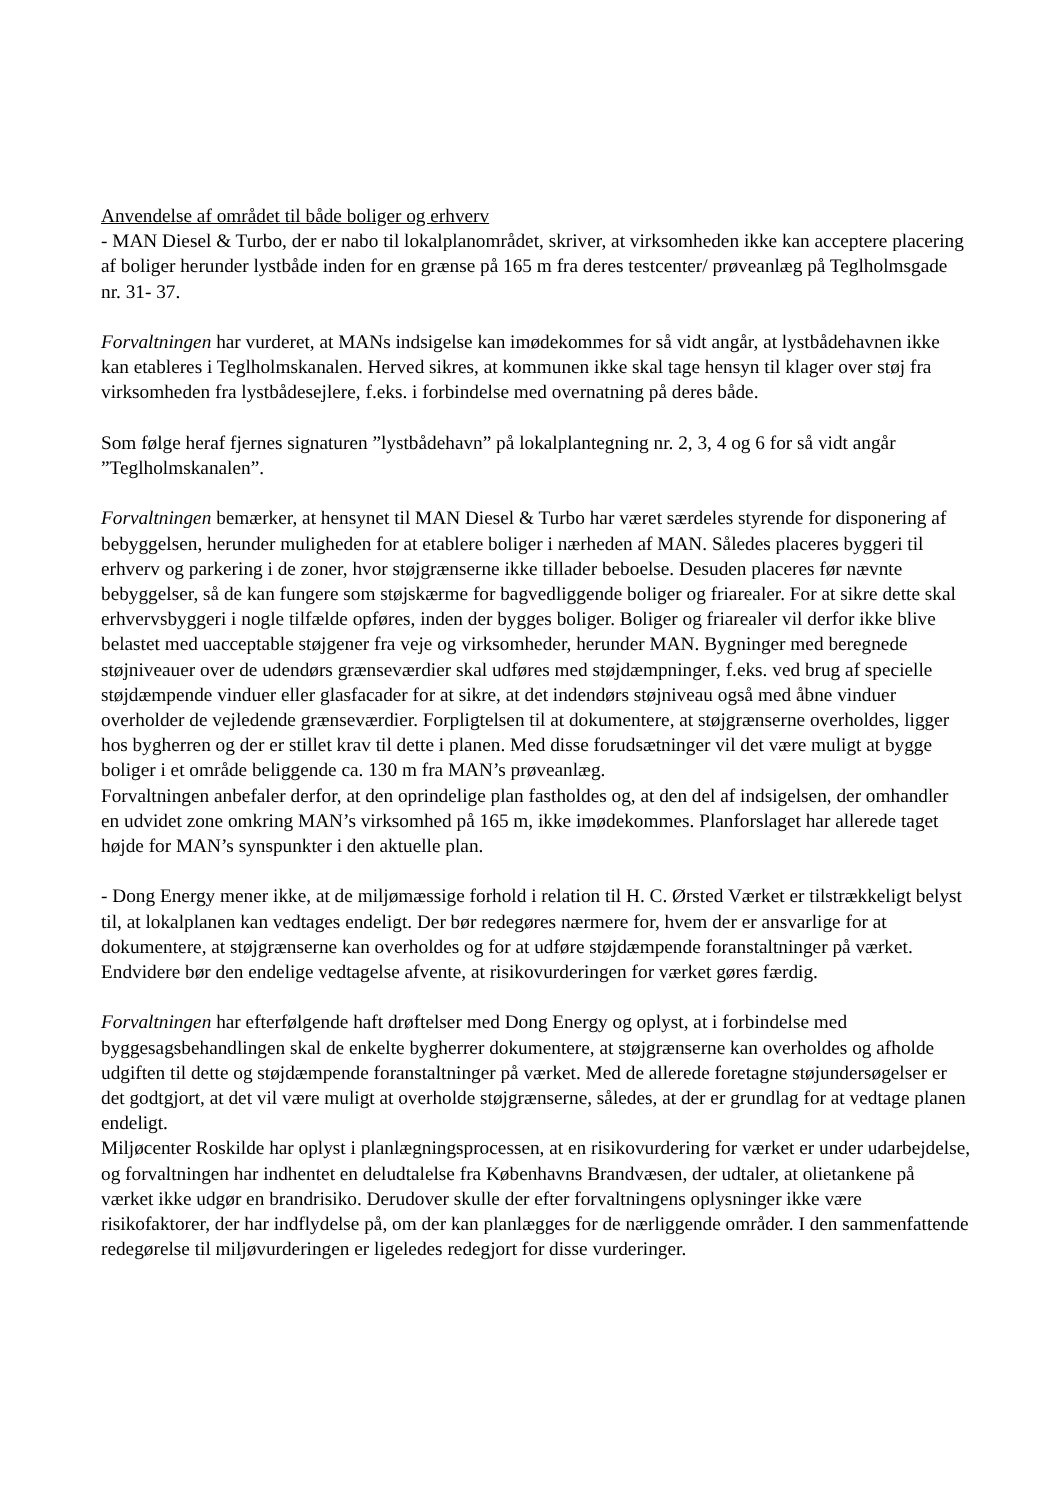Anvendelse af området til både boliger og erhverv
- MAN Diesel & Turbo, der er nabo til lokalplanområdet, skriver, at virksomheden ikke kan acceptere placering af boliger herunder lystbåde inden for en grænse på 165 m fra deres testcenter/ prøveanlæg på Teglholmsgade nr. 31- 37.
Forvaltningen har vurderet, at MANs indsigelse kan imødekommes for så vidt angår, at lystbådehavnen ikke kan etableres i Teglholmskanalen. Herved sikres, at kommunen ikke skal tage hensyn til klager over støj fra virksomheden fra lystbådesejlere, f.eks. i forbindelse med overnatning på deres både.
Som følge heraf fjernes signaturen ”lystbådehavn” på lokalplantegning nr. 2, 3, 4 og 6 for så vidt angår ”Teglholmskanalen”.
Forvaltningen bemærker, at hensynet til MAN Diesel & Turbo har været særdeles styrende for disponering af bebyggelsen, herunder muligheden for at etablere boliger i nærheden af MAN. Således placeres byggeri til erhverv og parkering i de zoner, hvor støjgrænserne ikke tillader beboelse. Desuden placeres før nævnte bebyggelser, så de kan fungere som støjskærme for bagvedliggende boliger og friarealer. For at sikre dette skal erhvervsbyggeri i nogle tilfælde opføres, inden der bygges boliger. Boliger og friarealer vil derfor ikke blive belastet med uacceptable støjgener fra veje og virksomheder, herunder MAN. Bygninger med beregnede støjniveauer over de udendørs grænseværdier skal udføres med støjdæmpninger, f.eks. ved brug af specielle støjdæmpende vinduer eller glasfacader for at sikre, at det indendørs støjniveau også med åbne vinduer overholder de vejledende grænseværdier. Forpligtelsen til at dokumentere, at støjgrænserne overholdes, ligger hos bygherren og der er stillet krav til dette i planen. Med disse forudsætninger vil det være muligt at bygge boliger i et område beliggende ca. 130 m fra MAN’s prøveanlæg.
Forvaltningen anbefaler derfor, at den oprindelige plan fastholdes og, at den del af indsigelsen, der omhandler en udvidet zone omkring MAN’s virksomhed på 165 m, ikke imødekommes. Planforslaget har allerede taget højde for MAN’s synspunkter i den aktuelle plan.
- Dong Energy mener ikke, at de miljømæssige forhold i relation til H. C. Ørsted Værket er tilstrækkeligt belyst til, at lokalplanen kan vedtages endeligt. Der bør redegøres nærmere for, hvem der er ansvarlige for at dokumentere, at støjgrænserne kan overholdes og for at udføre støjdæmpende foranstaltninger på værket. Endvidere bør den endelige vedtagelse afvente, at risikovurderingen for værket gøres færdig.
Forvaltningen har efterfølgende haft drøftelser med Dong Energy og oplyst, at i forbindelse med byggesagsbehandlingen skal de enkelte bygherrer dokumentere, at støjgrænserne kan overholdes og afholde udgiften til dette og støjdæmpende foranstaltninger på værket. Med de allerede foretagne støjundersøgelser er det godtgjort, at det vil være muligt at overholde støjgrænserne, således, at der er grundlag for at vedtage planen endeligt.
Miljøcenter Roskilde har oplyst i planlægningsprocessen, at en risikovurdering for værket er under udarbejdelse, og forvaltningen har indhentet en deludtalelse fra Københavns Brandvæsen, der udtaler, at olietankene på værket ikke udgør en brandrisiko. Derudover skulle der efter forvaltningens oplysninger ikke være risikofaktorer, der har indflydelse på, om der kan planlægges for de nærliggende områder. I den sammenfattende redegørelse til miljøvurderingen er ligeledes redegjort for disse vurderinger.